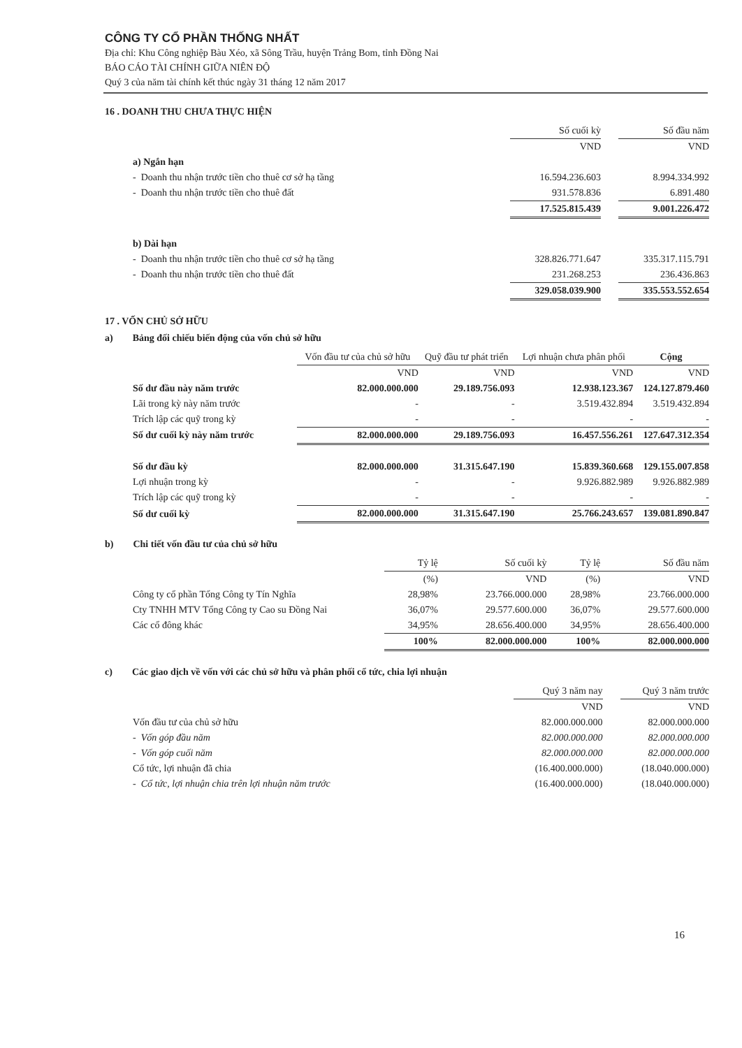CÔNG TY CỔ PHẦN THỐNG NHẤT
Địa chỉ: Khu Công nghiệp Bàu Xéo, xã Sông Trầu, huyện Trảng Bom, tỉnh Đồng Nai
BÁO CÁO TÀI CHÍNH GIỮA NIÊN ĐỘ
Quý 3 của năm tài chính kết thúc ngày 31 tháng 12 năm 2017
16 . DOANH THU CHƯA THỰC HIỆN
| | Số cuối kỳ | | Số đầu năm |
| | VND | | VND |
| a) Ngắn hạn | | | |
| - Doanh thu nhận trước tiền cho thuê cơ sở hạ tầng | 16.594.236.603 | | 8.994.334.992 |
| - Doanh thu nhận trước tiền cho thuê đất | 931.578.836 | | 6.891.480 |
| | 17.525.815.439 | | 9.001.226.472 |
| b) Dài hạn | | | |
| - Doanh thu nhận trước tiền cho thuê cơ sở hạ tầng | 328.826.771.647 | | 335.317.115.791 |
| - Doanh thu nhận trước tiền cho thuê đất | 231.268.253 | | 236.436.863 |
| | 329.058.039.900 | | 335.553.552.654 |
17 . VỐN CHỦ SỞ HỮU
a) Bảng đối chiếu biến động của vốn chủ sở hữu
| | Vốn đầu tư của chủ sở hữu | Quỹ đầu tư phát triển | Lợi nhuận chưa phân phối | Cộng |
| | VND | VND | VND | VND |
| Số dư đầu này năm trước | 82.000.000.000 | 29.189.756.093 | 12.938.123.367 | 124.127.879.460 |
| Lãi trong kỳ này năm trước | - | - | 3.519.432.894 | 3.519.432.894 |
| Trích lập các quỹ trong kỳ | - | - | - | - |
| Số dư cuối kỳ này năm trước | 82.000.000.000 | 29.189.756.093 | 16.457.556.261 | 127.647.312.354 |
| Số dư đầu kỳ | 82.000.000.000 | 31.315.647.190 | 15.839.360.668 | 129.155.007.858 |
| Lợi nhuận trong kỳ | - | - | 9.926.882.989 | 9.926.882.989 |
| Trích lập các quỹ trong kỳ | - | - | - | - |
| Số dư cuối kỳ | 82.000.000.000 | 31.315.647.190 | 25.766.243.657 | 139.081.890.847 |
b) Chi tiết vốn đầu tư của chủ sở hữu
| | Tỷ lệ | Số cuối kỳ | Tỷ lệ | Số đầu năm |
| | (%) | VND | (%) | VND |
| Công ty cổ phần Tổng Công ty Tín Nghĩa | 28,98% | 23.766.000.000 | 28,98% | 23.766.000.000 |
| Cty TNHH MTV Tổng Công ty Cao su Đồng Nai | 36,07% | 29.577.600.000 | 36,07% | 29.577.600.000 |
| Các cổ đông khác | 34,95% | 28.656.400.000 | 34,95% | 28.656.400.000 |
| | 100% | 82.000.000.000 | 100% | 82.000.000.000 |
c) Các giao dịch về vốn với các chủ sở hữu và phân phối cổ tức, chia lợi nhuận
| | Quý 3 năm nay | | Quý 3 năm trước |
| | VND | | VND |
| Vốn đầu tư của chủ sở hữu | 82.000.000.000 | | 82.000.000.000 |
| - Vốn góp đầu năm | 82.000.000.000 | | 82.000.000.000 |
| - Vốn góp cuối năm | 82.000.000.000 | | 82.000.000.000 |
| Cổ tức, lợi nhuận đã chia | (16.400.000.000) | | (18.040.000.000) |
| - Cổ tức, lợi nhuận chia trên lợi nhuận năm trước | (16.400.000.000) | | (18.040.000.000) |
16